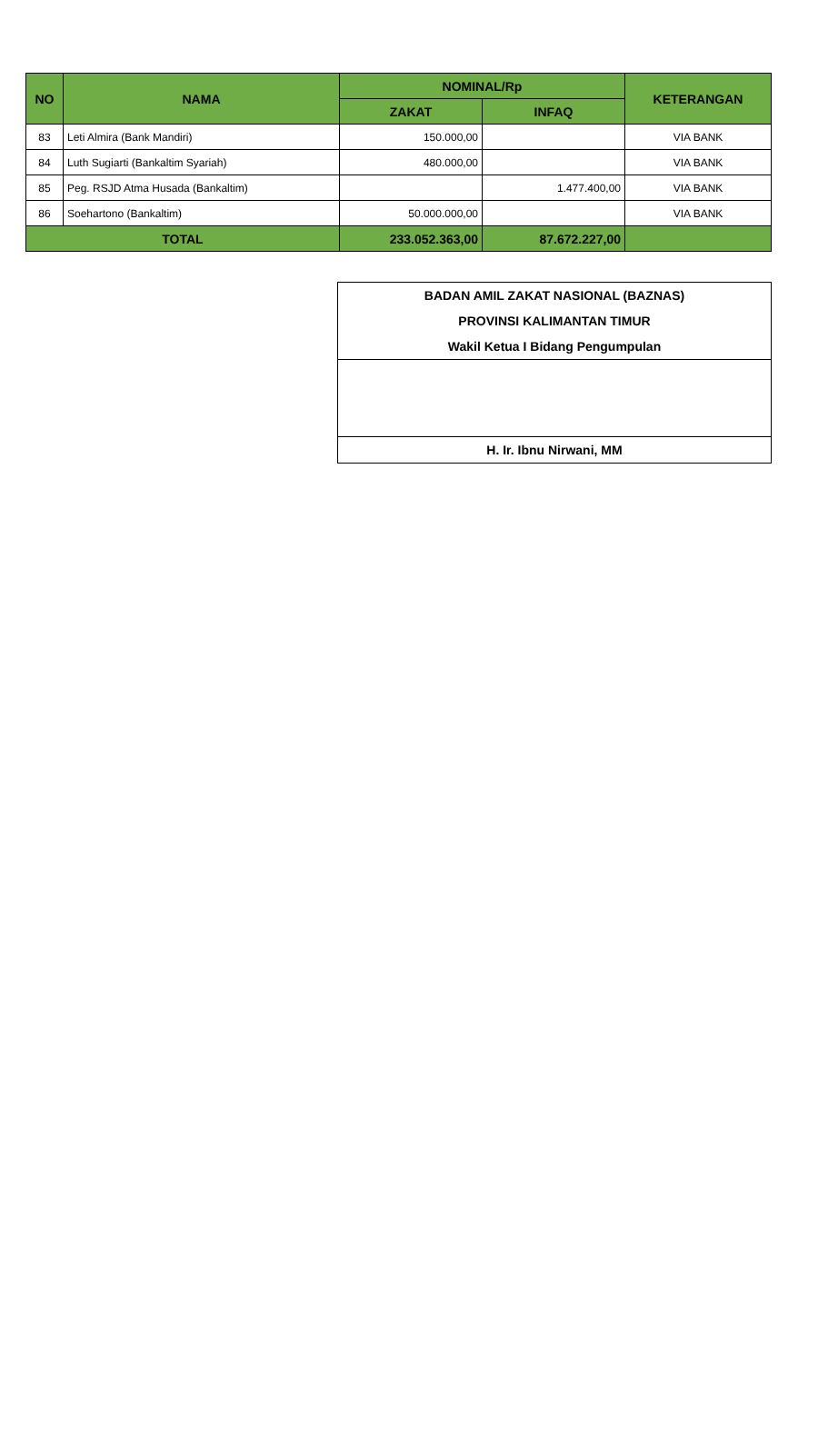| NO | NAMA | NOMINAL/Rp | | KETERANGAN |
| --- | --- | --- | --- | --- |
| | | ZAKAT | INFAQ | |
| 83 | Leti Almira (Bank Mandiri) | 150.000,00 | | VIA BANK |
| 84 | Luth Sugiarti (Bankaltim Syariah) | 480.000,00 | | VIA BANK |
| 85 | Peg. RSJD Atma Husada (Bankaltim) | | 1.477.400,00 | VIA BANK |
| 86 | Soehartono (Bankaltim) | 50.000.000,00 | | VIA BANK |
| TOTAL | | 233.052.363,00 | 87.672.227,00 | |
| BADAN AMIL ZAKAT NASIONAL (BAZNAS) |
| PROVINSI KALIMANTAN TIMUR |
| Wakil Ketua I Bidang Pengumpulan |
| H. Ir. Ibnu Nirwani, MM |